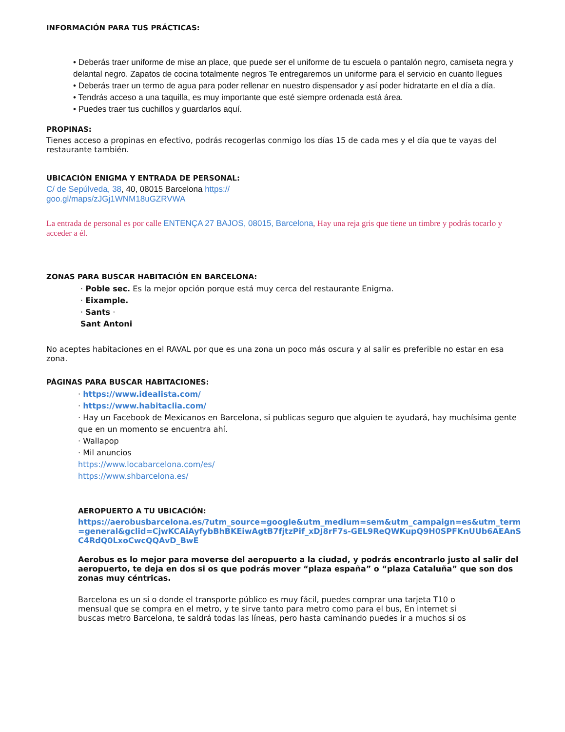INFORMACIÓN PARA TUS PRÁCTICAS:
• Deberás traer uniforme de mise an place, que puede ser el uniforme de tu escuela o pantalón negro, camiseta negra y delantal negro. Zapatos de cocina totalmente negros Te entregaremos un uniforme para el servicio en cuanto llegues
• Deberás traer un termo de agua para poder rellenar en nuestro dispensador y así poder hidratarte en el día a día.
• Tendrás acceso a una taquilla, es muy importante que esté siempre ordenada está área.
• Puedes traer tus cuchillos y guardarlos aquí.
PROPINAS:
Tienes acceso a propinas en efectivo, podrás recogerlas conmigo los días 15 de cada mes y el día que te vayas del restaurante también.
UBICACIÓN ENIGMA Y ENTRADA DE PERSONAL:
C/ de Sepúlveda, 38, 40, 08015 Barcelona https://goo.gl/maps/zJGj1WNM18uGZRVWA
La entrada de personal es por calle ENTENÇA 27 BAJOS, 08015, Barcelona, Hay una reja gris que tiene un timbre y podrás tocarlo y acceder a él.
ZONAS PARA BUSCAR HABITACIÓN EN BARCELONA:
· Poble sec. Es la mejor opción porque está muy cerca del restaurante Enigma.
· Eixample.
· Sants ·
Sant Antoni
No aceptes habitaciones en el RAVAL por que es una zona un poco más oscura y al salir es preferible no estar en esa zona.
PÁGINAS PARA BUSCAR HABITACIONES:
· https://www.idealista.com/
· https://www.habitaclia.com/
· Hay un Facebook de Mexicanos en Barcelona, si publicas seguro que alguien te ayudará, hay muchísima gente que en un momento se encuentra ahí.
· Wallapop
· Mil anuncios
https://www.locabarcelona.com/es/
https://www.shbarcelona.es/
AEROPUERTO A TU UBICACIÓN:
https://aerobusbarcelona.es/?utm_source=google&utm_medium=sem&utm_campaign=es&utm_term=general&gclid=CjwKCAiAyfybBhBKEiwAgtB7fjtzPif_xDJ8rF7s-GEL9ReQWKupQ9H0SPFKnUUb6AEAnSC4RdQ0LxoCwcQQAvD_BwE
Aerobus es lo mejor para moverse del aeropuerto a la ciudad, y podrás encontrarlo justo al salir del aeropuerto, te deja en dos si os que podrás mover “plaza españa” o “plaza Cataluña” que son dos zonas muy céntricas.
Barcelona es un si o donde el transporte público es muy fácil, puedes comprar una tarjeta T10 o mensual que se compra en el metro, y te sirve tanto para metro como para el bus, En internet si buscas metro Barcelona, te saldrá todas las líneas, pero hasta caminando puedes ir a muchos si os